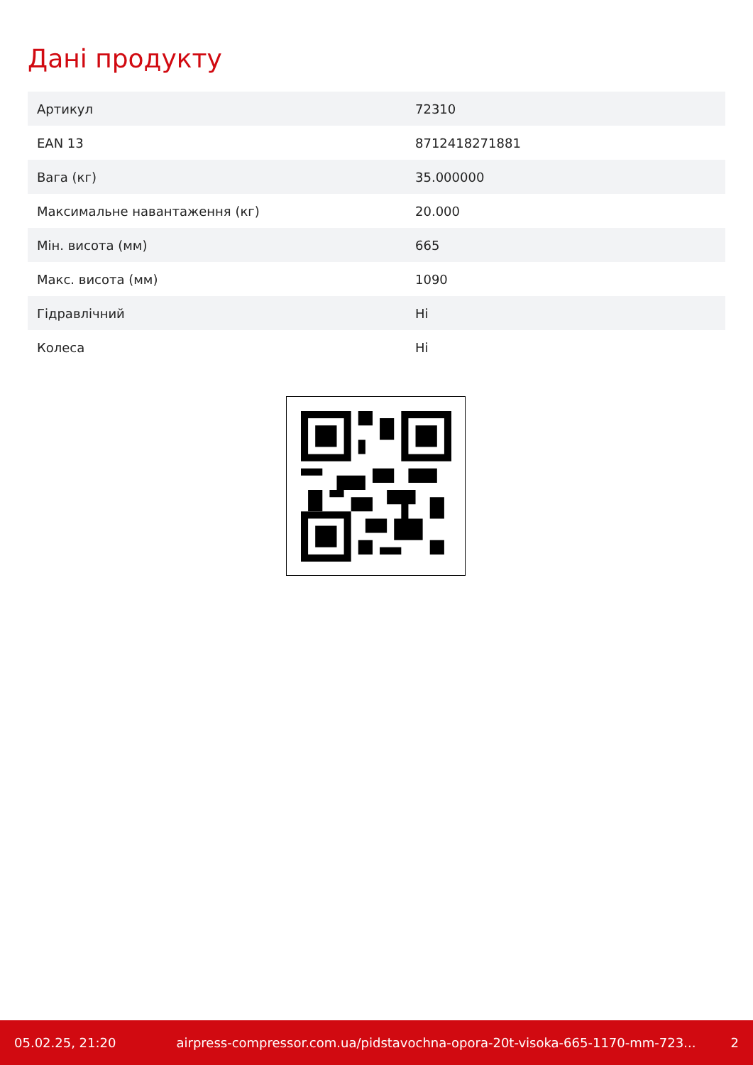Дані продукту
| Артикул | 72310 |
| EAN 13 | 8712418271881 |
| Вага (кг) | 35.000000 |
| Максимальне навантаження (кг) | 20.000 |
| Мін. висота (мм) | 665 |
| Макс. висота (мм) | 1090 |
| Гідравлічний | Ні |
| Колеса | Ні |
05.02.25, 21:20 airpress-compressor.com.ua/pidstavochna-opora-20t-visoka-665-1170-mm-723... 2